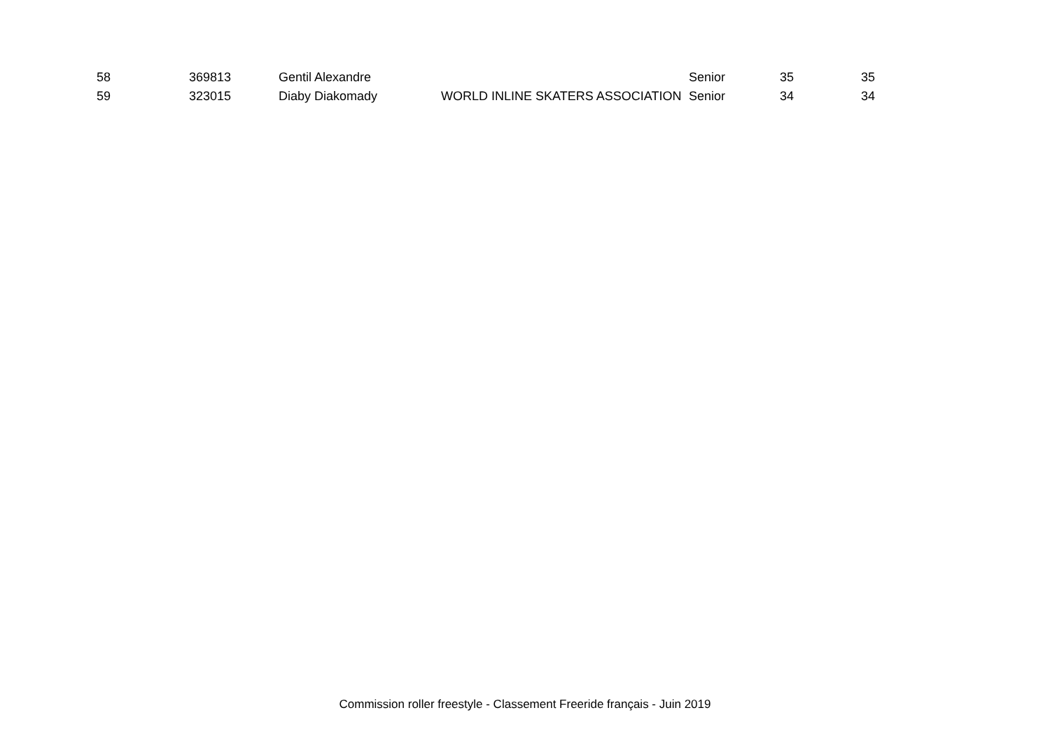| 58 | 369813 | Gentil Alexandre | | Senior | 35 | 35 |
| 59 | 323015 | Diaby Diakomady | WORLD INLINE SKATERS ASSOCIATION | Senior | 34 | 34 |
Commission roller freestyle - Classement Freeride français - Juin 2019